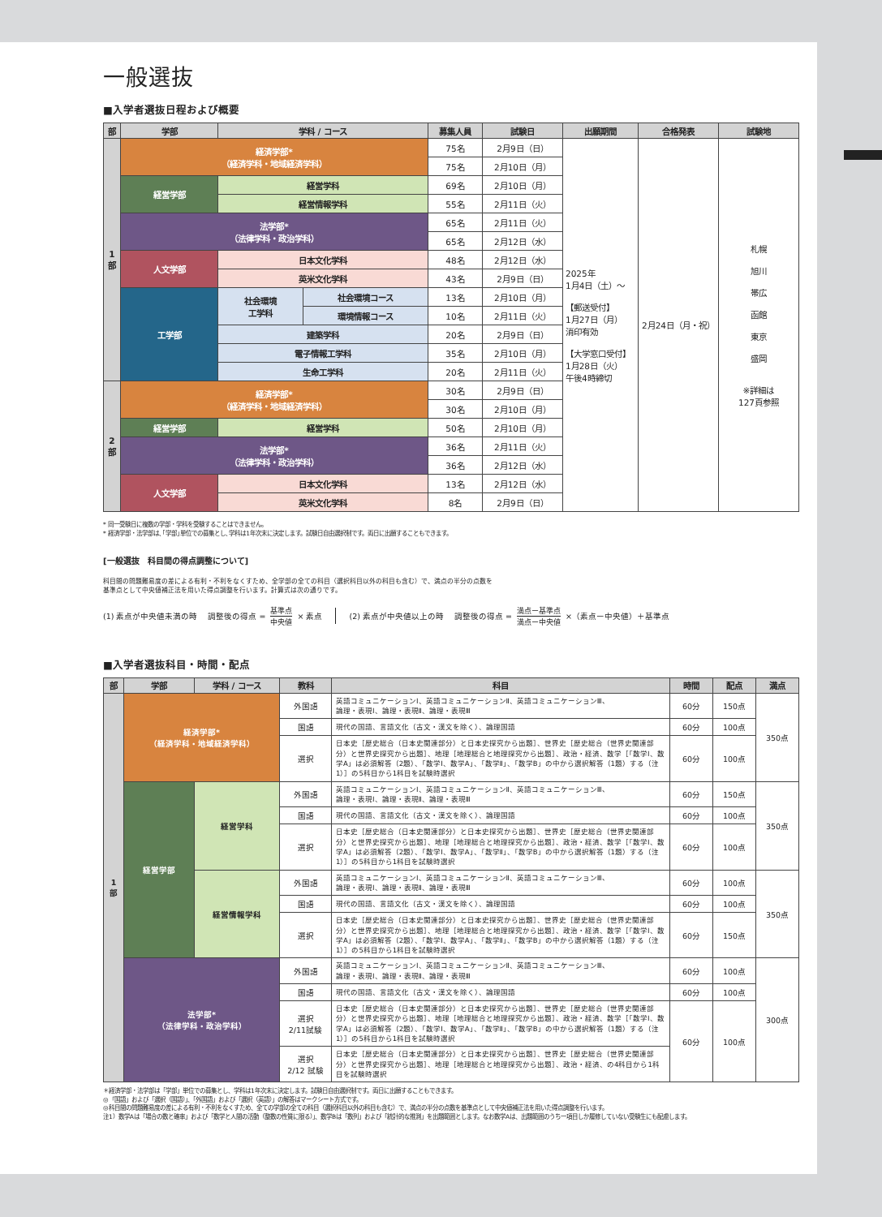一般選抜
■入学者選抜日程および概要
| 部 | 学部 | 学科 / コース | | 募集人員 | 試験日 | 出願期間 | 合格発表 | 試験地 |
| --- | --- | --- | --- | --- | --- | --- | --- | --- |
| 1 部 | 経済学部* （経済学科・地域経済学科） | | | 75名 | 2月9日（日） | 2025年 1月4日（土）〜 【郵送受付】 1月27日（月） 消印有効 【大学窓口受付】 1月28日（火） 午後4時締切 | 2月24日（月・祝） | 札幌 旭川 帯広 函館 東京 盛岡 ※詳細は 127頁参照 |
| | | | | 75名 | 2月10日（月） | | | |
| | 経営学部 | 経営学科 | | 69名 | 2月10日（月） | | | |
| | | 経営情報学科 | | 55名 | 2月11日（火） | | | |
| | 法学部* （法律学科・政治学科） | | | 65名 | 2月11日（火） | | | |
| | | | | 65名 | 2月12日（水） | | | |
| | 人文学部 | 日本文化学科 | | 48名 | 2月12日（水） | | | |
| | | 英米文化学科 | | 43名 | 2月9日（日） | | | |
| | 工学部 | 社会環境 工学科 | 社会環境コース | 13名 | 2月10日（月） | | | |
| | | | 環境情報コース | 10名 | 2月11日（火） | | | |
| | | 建築学科 | | 20名 | 2月9日（日） | | | |
| | | 電子情報工学科 | | 35名 | 2月10日（月） | | | |
| | | 生命工学科 | | 20名 | 2月11日（火） | | | |
| 2 部 | 経済学部* （経済学科・地域経済学科） | | | 30名 | 2月9日（日） | | | |
| | | | | 30名 | 2月10日（月） | | | |
| | 経営学部 | 経営学科 | | 50名 | 2月10日（月） | | | |
| | 法学部* （法律学科・政治学科） | | | 36名 | 2月11日（火） | | | |
| | | | | 36名 | 2月12日（水） | | | |
| | 人文学部 | 日本文化学科 | | 13名 | 2月12日（水） | | | |
| | | 英米文化学科 | | 8名 | 2月9日（日） | | | |
* 同一受験日に複数の学部・学科を受験することはできません。
* 経済学部・法学部は､｢学部｣単位での募集とし､学科は1年次末に決定します。試験日自由選択制です。両日に出願することもできます。
[一般選抜　科目間の得点調整について]
科目間の問題難易度の差による有利・不利をなくすため、全学部の全ての科目（選択科目以外の科目も含む）で、満点の半分の点数を
基準点として中央値補正法を用いた得点調整を行います。計算式は次の通りです。
(1) 素点が中央値未満の時　 調整後の得点 = 基準点 中央値 × 素点 (2) 素点が中央値以上の時　 調整後の得点 = 満点ー基準点 満点ー中央値 ×（素点ー中央値）＋基準点
■入学者選抜科目・時間・配点
| 部 | 学部 | 学科 / コース | 教科 | 科目 | 時間 | 配点 | 満点 |
| --- | --- | --- | --- | --- | --- | --- | --- |
| 1 部 | 経済学部* （経済学科・地域経済学科） | | 外国語 | 英語コミュニケーションⅠ、英語コミュニケーションⅡ、英語コミュニケーションⅢ、 論理・表現Ⅰ、論理・表現Ⅱ、論理・表現Ⅲ | 60分 | 150点 | 350点 |
| | | | 国語 | 現代の国語、言語文化（古文・漢文を除く）、論理国語 | 60分 | 100点 | |
| | | | 選択 | 日本史［歴史総合（日本史関連部分）と日本史探究から出題］、世界史［歴史総合（世界史関連部分）と世界史探究から出題］、地理［地理総合と地理探究から出題］、政治・経済、数学［「数学Ⅰ、数学A」は必須解答（2題）、「数学Ⅰ、数学A」、「数学Ⅱ」、「数学B」の中から選択解答（1題）する（注1）］の5科目から1科目を試験時選択 | 60分 | 100点 | |
| | 経営学部 | 経営学科 | 外国語 | 英語コミュニケーションⅠ、英語コミュニケーションⅡ、英語コミュニケーションⅢ、 論理・表現Ⅰ、論理・表現Ⅱ、論理・表現Ⅲ | 60分 | 150点 | 350点 |
| | | | 国語 | 現代の国語、言語文化（古文・漢文を除く）、論理国語 | 60分 | 100点 | |
| | | | 選択 | 日本史［歴史総合（日本史関連部分）と日本史探究から出題］、世界史［歴史総合（世界史関連部分）と世界史探究から出題］、地理［地理総合と地理探究から出題］、政治・経済、数学［「数学Ⅰ、数学A」は必須解答（2題）、「数学Ⅰ、数学A」、「数学Ⅱ」、「数学B」の中から選択解答（1題）する（注1）］の5科目から1科目を試験時選択 | 60分 | 100点 | |
| | | 経営情報学科 | 外国語 | 英語コミュニケーションⅠ、英語コミュニケーションⅡ、英語コミュニケーションⅢ、 論理・表現Ⅰ、論理・表現Ⅱ、論理・表現Ⅲ | 60分 | 100点 | 350点 |
| | | | 国語 | 現代の国語、言語文化（古文・漢文を除く）、論理国語 | 60分 | 100点 | |
| | | | 選択 | 日本史［歴史総合（日本史関連部分）と日本史探究から出題］、世界史［歴史総合（世界史関連部分）と世界史探究から出題］、地理［地理総合と地理探究から出題］、政治・経済、数学［「数学Ⅰ、数学A」は必須解答（2題）、「数学Ⅰ、数学A」、「数学Ⅱ」、「数学B」の中から選択解答（1題）する（注1）］の5科目から1科目を試験時選択 | 60分 | 150点 | |
| | 法学部* （法律学科・政治学科） | | 外国語 | 英語コミュニケーションⅠ、英語コミュニケーションⅡ、英語コミュニケーションⅢ、 論理・表現Ⅰ、論理・表現Ⅱ、論理・表現Ⅲ | 60分 | 100点 | 300点 |
| | | | 国語 | 現代の国語、言語文化（古文・漢文を除く）、論理国語 | 60分 | 100点 | |
| | | | 選択 2/11試験 | 日本史［歴史総合（日本史関連部分）と日本史探究から出題］、世界史［歴史総合（世界史関連部分）と世界史探究から出題］、地理［地理総合と地理探究から出題］、政治・経済、数学［「数学Ⅰ、数学A」は必須解答（2題）、「数学Ⅰ、数学A」、「数学Ⅱ」、「数学B」の中から選択解答（1題）する（注1）］の5科目から1科目を試験時選択 | 60分 | 100点 | |
| | | | 選択 2/12 試験 | 日本史［歴史総合（日本史関連部分）と日本史探究から出題］、世界史［歴史総合（世界史関連部分）と世界史探究から出題］、地理［地理総合と地理探究から出題］、政治・経済、の4科目から1科目を試験時選択 | | | |
＊経済学部・法学部は「学部」単位での募集とし、学科は1年次末に決定します。試験日自由選択制です。両日に出願することもできます。
◎「国語」および「選択（国語）」、「外国語」および「選択（英語）」の解答はマークシート方式です。
◎科目間の問題難易度の差による有利・不利をなくすため、全ての学部の全ての科目（選択科目以外の科目も含む）で、満点の半分の点数を基準点として中央値補正法を用いた得点調整を行います。
注1）数学Aは「場合の数と確率」および「数学と人間の活動（整数の性質に限る）」、数学Bは「数列」および「統計的な推測」を出題範囲とします。なお数学Aは、出題範囲のうち一項目しか履修していない受験生にも配慮します。